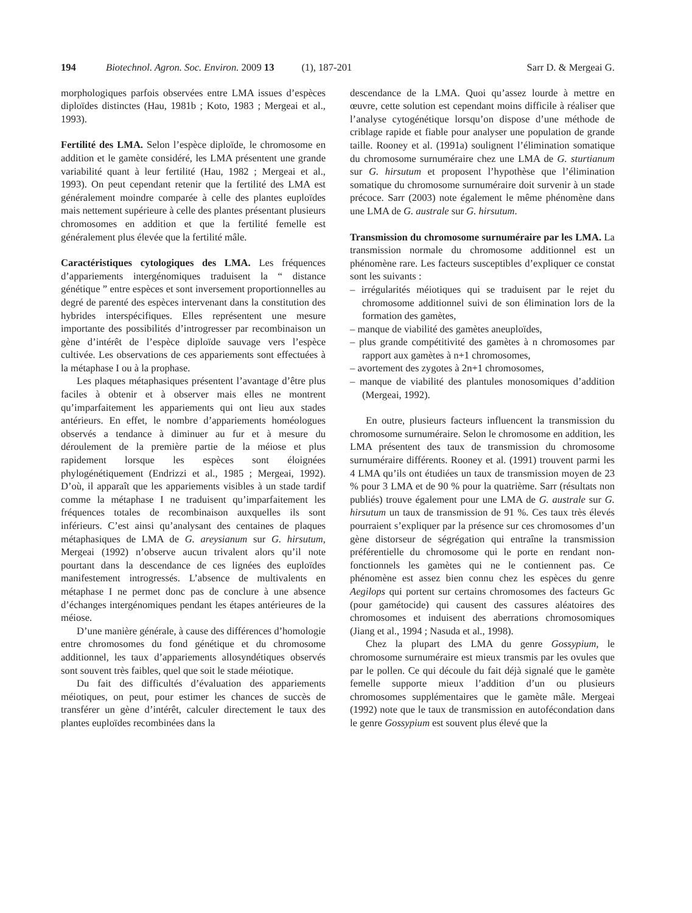194 Biotechnol. Agron. Soc. Environ. 2009 13 (1), 187-201
Sarr D. & Mergeai G.
morphologiques parfois observées entre LMA issues d’espèces diploïdes distinctes (Hau, 1981b ; Koto, 1983 ; Mergeai et al., 1993).
Fertilité des LMA. Selon l’espèce diploïde, le chromosome en addition et le gamète considéré, les LMA présentent une grande variabilité quant à leur fertilité (Hau, 1982 ; Mergeai et al., 1993). On peut cependant retenir que la fertilité des LMA est généralement moindre comparée à celle des plantes euploïdes mais nettement supérieure à celle des plantes présentant plusieurs chromosomes en addition et que la fertilité femelle est généralement plus élevée que la fertilité mâle.
Caractéristiques cytologiques des LMA. Les fréquences d’appariements intergénomiques traduisent la “ distance génétique ” entre espèces et sont inversement proportionnelles au degré de parenté des espèces intervenant dans la constitution des hybrides interspécifiques. Elles représentent une mesure importante des possibilités d’introgresser par recombinaison un gène d’intérêt de l’espèce diploïde sauvage vers l’espèce cultivée. Les observations de ces appariements sont effectuées à la métaphase I ou à la prophase.
Les plaques métaphasiques présentent l’avantage d’être plus faciles à obtenir et à observer mais elles ne montrent qu’imparfaitement les appariements qui ont lieu aux stades antérieurs. En effet, le nombre d’appariements homéologues observés a tendance à diminuer au fur et à mesure du déroulement de la première partie de la méiose et plus rapidement lorsque les espèces sont éloignées phylogénétiquement (Endrizzi et al., 1985 ; Mergeai, 1992). D’où, il apparaît que les appariements visibles à un stade tardif comme la métaphase I ne traduisent qu’imparfaitement les fréquences totales de recombinaison auxquelles ils sont inférieurs. C’est ainsi qu’analysant des centaines de plaques métaphasiques de LMA de G. areysianum sur G. hirsutum, Mergeai (1992) n’observe aucun trivalent alors qu’il note pourtant dans la descendance de ces lignées des euploïdes manifestement introgressés. L’absence de multivalents en métaphase I ne permet donc pas de conclure à une absence d’échanges intergénomiques pendant les étapes antérieures de la méiose.
D’une manière générale, à cause des différences d’homologie entre chromosomes du fond génétique et du chromosome additionnel, les taux d’appariements allosyndétiques observés sont souvent très faibles, quel que soit le stade méiotique.
Du fait des difficultés d’évaluation des appariements méiotiques, on peut, pour estimer les chances de succès de transférer un gène d’intérêt, calculer directement le taux des plantes euploïdes recombinées dans la
descendance de la LMA. Quoi qu’assez lourde à mettre en œuvre, cette solution est cependant moins difficile à réaliser que l’analyse cytogénétique lorsqu’on dispose d’une méthode de criblage rapide et fiable pour analyser une population de grande taille. Rooney et al. (1991a) soulignent l’élimination somatique du chromosome surnuméraire chez une LMA de G. sturtianum sur G. hirsutum et proposent l’hypothèse que l’élimination somatique du chromosome surnuméraire doit survenir à un stade précoce. Sarr (2003) note également le même phénomène dans une LMA de G. australe sur G. hirsutum.
Transmission du chromosome surnuméraire par les LMA. La transmission normale du chromosome additionnel est un phénomène rare. Les facteurs susceptibles d’expliquer ce constat sont les suivants :
– irrégularités méiotiques qui se traduisent par le rejet du chromosome additionnel suivi de son élimination lors de la formation des gamètes,
– manque de viabilité des gamètes aneuploïdes,
– plus grande compétitivité des gamètes à n chromosomes par rapport aux gamètes à n+1 chromosomes,
– avortement des zygotes à 2n+1 chromosomes,
– manque de viabilité des plantules monosomiques d’addition (Mergeai, 1992).
En outre, plusieurs facteurs influencent la transmission du chromosome surnuméraire. Selon le chromosome en addition, les LMA présentent des taux de transmission du chromosome surnuméraire différents. Rooney et al. (1991) trouvent parmi les 4 LMA qu’ils ont étudiées un taux de transmission moyen de 23 % pour 3 LMA et de 90 % pour la quatrième. Sarr (résultats non publiés) trouve également pour une LMA de G. australe sur G. hirsutum un taux de transmission de 91 %. Ces taux très élevés pourraient s’expliquer par la présence sur ces chromosomes d’un gène distorseur de ségrégation qui entraîne la transmission préférentielle du chromosome qui le porte en rendant non-fonctionnels les gamètes qui ne le contiennent pas. Ce phénomène est assez bien connu chez les espèces du genre Aegilops qui portent sur certains chromosomes des facteurs Gc (pour gamétocide) qui causent des cassures aléatoires des chromosomes et induisent des aberrations chromosomiques (Jiang et al., 1994 ; Nasuda et al., 1998).
Chez la plupart des LMA du genre Gossypium, le chromosome surnuméraire est mieux transmis par les ovules que par le pollen. Ce qui découle du fait déjà signalé que le gamète femelle supporte mieux l’addition d’un ou plusieurs chromosomes supplémentaires que le gamète mâle. Mergeai (1992) note que le taux de transmission en autofécondation dans le genre Gossypium est souvent plus élevé que la